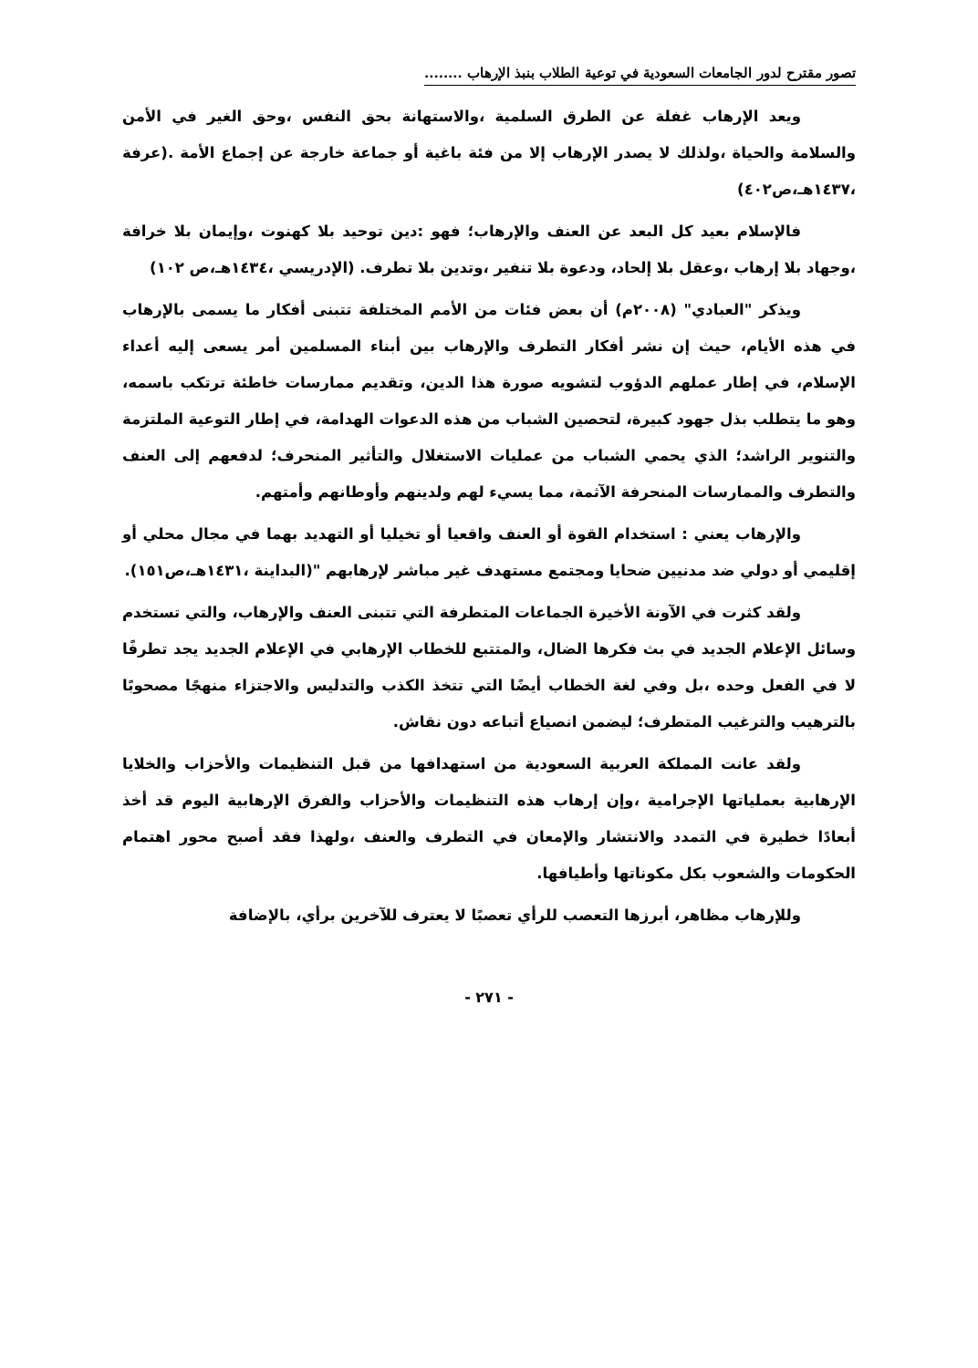تصور مقترح لدور الجامعات السعودية في توعية الطلاب بنبذ الإرهاب ........
ويعد الإرهاب غفلة عن الطرق السلمية ،والاستهانة بحق النفس ،وحق الغير في الأمن والسلامة والحياة ،ولذلك لا يصدر الإرهاب إلا من فئة باغية أو جماعة خارجة عن إجماع الأمة .(عرفة ،١٤٣٧هـ،ص٤٠٢)
فالإسلام بعيد كل البعد عن العنف والإرهاب؛ فهو :دين توحيد بلا كهنوت ،وإيمان بلا خرافة ،وجهاد بلا إرهاب ،وعقل بلا إلحاد، ودعوة بلا تنفير ،وتدين بلا تطرف. (الإدريسي ،١٤٣٤هـ،ص ١٠٢)
ويذكر "العبادي" (٢٠٠٨م) أن بعض فئات من الأمم المختلفة تتبنى أفكار ما يسمى بالإرهاب في هذه الأيام، حيث إن نشر أفكار التطرف والإرهاب بين أبناء المسلمين أمر يسعى إليه أعداء الإسلام، في إطار عملهم الدؤوب لتشويه صورة هذا الدين، وتقديم ممارسات خاطئة ترتكب باسمه، وهو ما يتطلب بذل جهود كبيرة، لتحصين الشباب من هذه الدعوات الهدامة، في إطار التوعية الملتزمة والتنوير الراشد؛ الذي يحمي الشباب من عمليات الاستغلال والتأثير المنحرف؛ لدفعهم إلى العنف والتطرف والممارسات المنحرفة الآثمة، مما يسيء لهم ولدينهم وأوطانهم وأمتهم.
والإرهاب يعني : استخدام القوة أو العنف واقعيا أو تخيليا أو التهديد بهما في مجال محلي أو إقليمي أو دولي ضد مدنيين ضحايا ومجتمع مستهدف غير مباشر لإرهابهم "(البداينة ،١٤٣١هـ،ص١٥١).
ولقد كثرت في الآونة الأخيرة الجماعات المتطرفة التي تتبنى العنف والإرهاب، والتي تستخدم وسائل الإعلام الجديد في بث فكرها الضال، والمتتبع للخطاب الإرهابي في الإعلام الجديد يجد تطرفًا لا في الفعل وحده ،بل وفي لغة الخطاب أيضًا التي تتخذ الكذب والتدليس والاجتزاء منهجًا مصحوبًا بالترهيب والترغيب المتطرف؛ ليضمن انصياع أتباعه دون نقاش.
ولقد عانت المملكة العربية السعودية من استهدافها من قبل التنظيمات والأحزاب والخلايا الإرهابية بعملياتها الإجرامية ،وإن إرهاب هذه التنظيمات والأحزاب والفرق الإرهابية اليوم قد أخذ أبعادًا خطيرة في التمدد والانتشار والإمعان في التطرف والعنف ،ولهذا فقد أصبح محور اهتمام الحكومات والشعوب بكل مكوناتها وأطيافها.
وللإرهاب مظاهر، أبرزها التعصب للرأي تعصبًا لا يعترف للآخرين برأي، بالإضافة
- ٢٧١ -